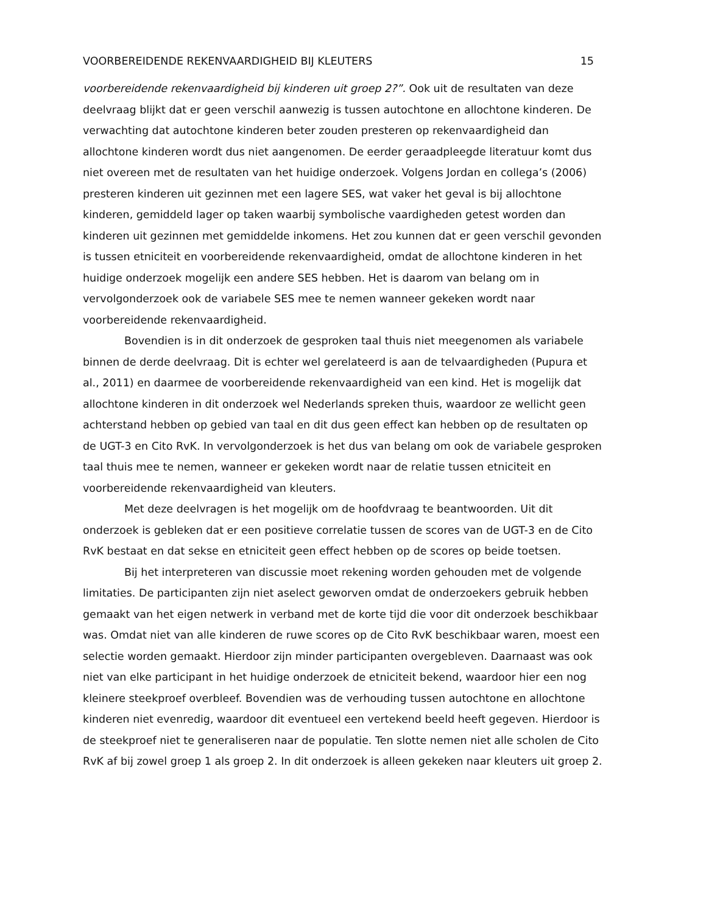VOORBEREIDENDE REKENVAARDIGHEID BIJ KLEUTERS 15
voorbereidende rekenvaardigheid bij kinderen uit groep 2?”. Ook uit de resultaten van deze deelvraag blijkt dat er geen verschil aanwezig is tussen autochtone en allochtone kinderen. De verwachting dat autochtone kinderen beter zouden presteren op rekenvaardigheid dan allochtone kinderen wordt dus niet aangenomen. De eerder geraadpleegde literatuur komt dus niet overeen met de resultaten van het huidige onderzoek. Volgens Jordan en collega’s (2006) presteren kinderen uit gezinnen met een lagere SES, wat vaker het geval is bij allochtone kinderen, gemiddeld lager op taken waarbij symbolische vaardigheden getest worden dan kinderen uit gezinnen met gemiddelde inkomens. Het zou kunnen dat er geen verschil gevonden is tussen etniciteit en voorbereidende rekenvaardigheid, omdat de allochtone kinderen in het huidige onderzoek mogelijk een andere SES hebben. Het is daarom van belang om in vervolgonderzoek ook de variabele SES mee te nemen wanneer gekeken wordt naar voorbereidende rekenvaardigheid.
Bovendien is in dit onderzoek de gesproken taal thuis niet meegenomen als variabele binnen de derde deelvraag. Dit is echter wel gerelateerd is aan de telvaardigheden (Pupura et al., 2011) en daarmee de voorbereidende rekenvaardigheid van een kind. Het is mogelijk dat allochtone kinderen in dit onderzoek wel Nederlands spreken thuis, waardoor ze wellicht geen achterstand hebben op gebied van taal en dit dus geen effect kan hebben op de resultaten op de UGT-3 en Cito RvK. In vervolgonderzoek is het dus van belang om ook de variabele gesproken taal thuis mee te nemen, wanneer er gekeken wordt naar de relatie tussen etniciteit en voorbereidende rekenvaardigheid van kleuters.
Met deze deelvragen is het mogelijk om de hoofdvraag te beantwoorden. Uit dit onderzoek is gebleken dat er een positieve correlatie tussen de scores van de UGT-3 en de Cito RvK bestaat en dat sekse en etniciteit geen effect hebben op de scores op beide toetsen.
Bij het interpreteren van discussie moet rekening worden gehouden met de volgende limitaties. De participanten zijn niet aselect geworven omdat de onderzoekers gebruik hebben gemaakt van het eigen netwerk in verband met de korte tijd die voor dit onderzoek beschikbaar was. Omdat niet van alle kinderen de ruwe scores op de Cito RvK beschikbaar waren, moest een selectie worden gemaakt. Hierdoor zijn minder participanten overgebleven. Daarnaast was ook niet van elke participant in het huidige onderzoek de etniciteit bekend, waardoor hier een nog kleinere steekproef overbleef. Bovendien was de verhouding tussen autochtone en allochtone kinderen niet evenredig, waardoor dit eventueel een vertekend beeld heeft gegeven. Hierdoor is de steekproef niet te generaliseren naar de populatie. Ten slotte nemen niet alle scholen de Cito RvK af bij zowel groep 1 als groep 2. In dit onderzoek is alleen gekeken naar kleuters uit groep 2.